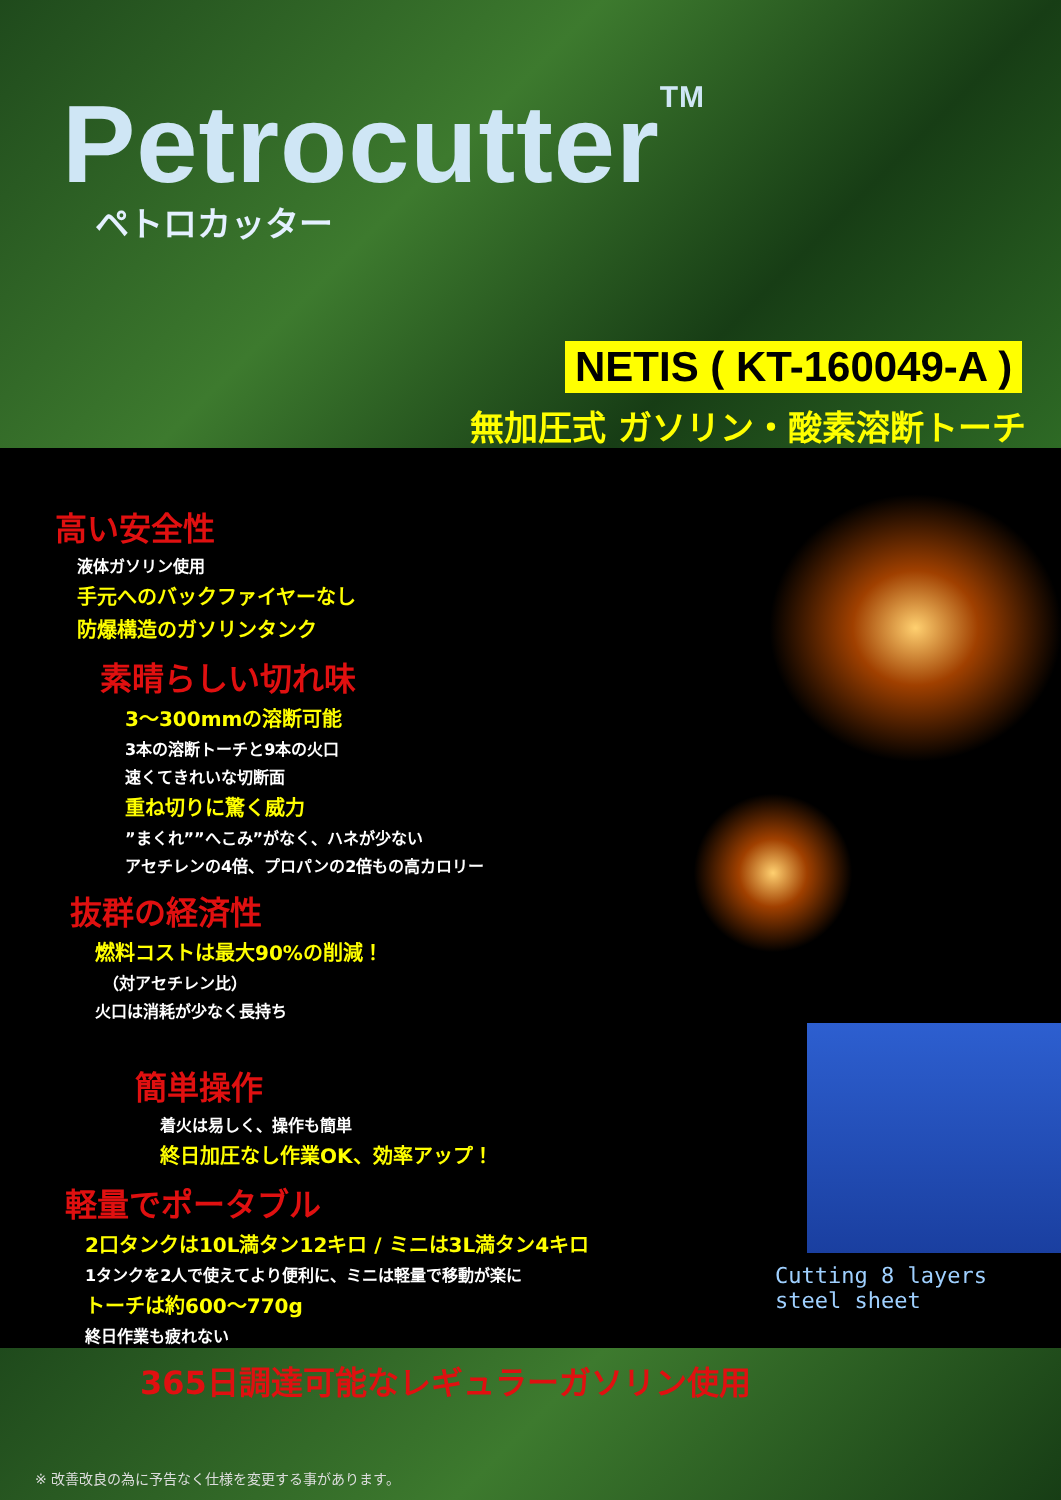Petrocutter<sup>TM</sup>
ペトロカッター
NETIS ( KT-160049-A )
無加圧式 ガソリン・酸素溶断トーチ
高い安全性
液体ガソリン使用
手元へのバックファイヤーなし
防爆構造のガソリンタンク
素晴らしい切れ味
3～300mmの溶断可能
3本の溶断トーチと9本の火口
速くてきれいな切断面
重ね切りに驚く威力
”まくれ””へこみ”がなく、ハネが少ない
アセチレンの4倍、プロパンの2倍もの高カロリー
抜群の経済性
燃料コストは最大90%の削減！
　（対アセチレン比）
火口は消耗が少なく長持ち
簡単操作
着火は易しく、操作も簡単
終日加圧なし作業OK、効率アップ！
軽量でポータブル
2口タンクは10L満タン12キロ / ミニは3L満タン4キロ
1タンクを2人で使えてより便利に、ミニは軽量で移動が楽に
トーチは約600～770g
終日作業も疲れない
365日調達可能なレギュラーガソリン使用
Cutting 8 layers steel sheet
※ 改善改良の為に予告なく仕様を変更する事があります。